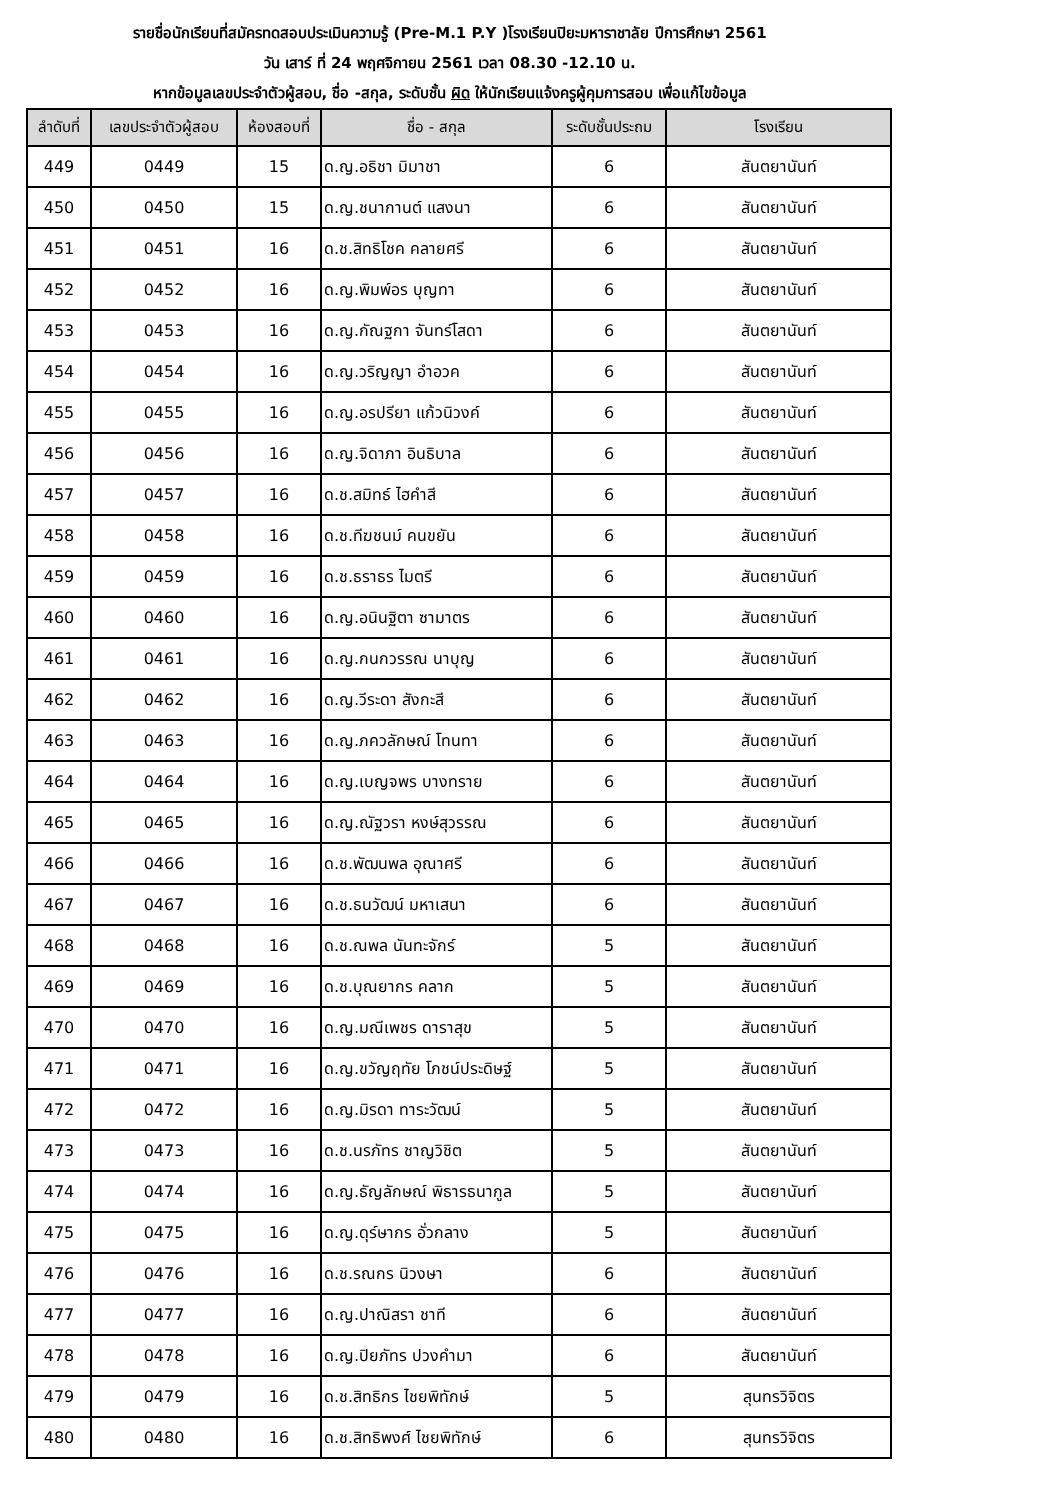รายชื่อนักเรียนที่สมัครทดสอบประเมินความรู้ (Pre-M.1 P.Y )โรงเรียนปิยะมหาราชาลัย ปีการศึกษา 2561
วัน เสาร์ ที่ 24 พฤศจิกายน 2561 เวลา 08.30 -12.10 น.
หากข้อมูลเลขประจำตัวผู้สอบ, ชื่อ -สกุล, ระดับชั้น ผิด ให้นักเรียนแจ้งครูผู้คุมการสอบ เพื่อแก้ไขข้อมูล
| ลำดับที่ | เลขประจำตัวผู้สอบ | ห้องสอบที่ | ชื่อ - สกุล | ระดับชั้นประถม | โรงเรียน |
| --- | --- | --- | --- | --- | --- |
| 449 | 0449 | 15 | ด.ญ.อธิชา มิมาชา | 6 | สันตยานันท์ |
| 450 | 0450 | 15 | ด.ญ.ชนากานต์ แสงนา | 6 | สันตยานันท์ |
| 451 | 0451 | 16 | ด.ช.สิทธิโชค คลายศรี | 6 | สันตยานันท์ |
| 452 | 0452 | 16 | ด.ญ.พิมพ์อร บุญทา | 6 | สันตยานันท์ |
| 453 | 0453 | 16 | ด.ญ.กัณฐกา จันทร์โสดา | 6 | สันตยานันท์ |
| 454 | 0454 | 16 | ด.ญ.วริญญา อำอวค | 6 | สันตยานันท์ |
| 455 | 0455 | 16 | ด.ญ.อรปรียา แก้วนิวงค์ | 6 | สันตยานันท์ |
| 456 | 0456 | 16 | ด.ญ.จิดาภา อินธิบาล | 6 | สันตยานันท์ |
| 457 | 0457 | 16 | ด.ช.สมิทธ์ ไฮคำสี | 6 | สันตยานันท์ |
| 458 | 0458 | 16 | ด.ช.ทีฆชนม์ คนขยัน | 6 | สันตยานันท์ |
| 459 | 0459 | 16 | ด.ช.ธราธร ไมตรี | 6 | สันตยานันท์ |
| 460 | 0460 | 16 | ด.ญ.อนินฐิตา ซามาตร | 6 | สันตยานันท์ |
| 461 | 0461 | 16 | ด.ญ.กนกวรรณ นาบุญ | 6 | สันตยานันท์ |
| 462 | 0462 | 16 | ด.ญ.วีระดา สังกะสี | 6 | สันตยานันท์ |
| 463 | 0463 | 16 | ด.ญ.ภควลักษณ์ โทนทา | 6 | สันตยานันท์ |
| 464 | 0464 | 16 | ด.ญ.เบญจพร บางทราย | 6 | สันตยานันท์ |
| 465 | 0465 | 16 | ด.ญ.ณัฐวรา หงษ์สุวรรณ | 6 | สันตยานันท์ |
| 466 | 0466 | 16 | ด.ช.พัฒนพล อุณาศรี | 6 | สันตยานันท์ |
| 467 | 0467 | 16 | ด.ช.ธนวัฒน์ มหาเสนา | 6 | สันตยานันท์ |
| 468 | 0468 | 16 | ด.ช.ณพล นันทะจักร์ | 5 | สันตยานันท์ |
| 469 | 0469 | 16 | ด.ช.บุณยากร คลาก | 5 | สันตยานันท์ |
| 470 | 0470 | 16 | ด.ญ.มณีเพชร ดาราสุข | 5 | สันตยานันท์ |
| 471 | 0471 | 16 | ด.ญ.ขวัญฤทัย โภชน์ประดิษฐ์ | 5 | สันตยานันท์ |
| 472 | 0472 | 16 | ด.ญ.มิรดา ทาระวัฒน์ | 5 | สันตยานันท์ |
| 473 | 0473 | 16 | ด.ช.นรภัทร ชาญวิชิต | 5 | สันตยานันท์ |
| 474 | 0474 | 16 | ด.ญ.ธัญลักษณ์ พิธารธนากูล | 5 | สันตยานันท์ |
| 475 | 0475 | 16 | ด.ญ.ดุร์ษากร อั่วกลาง | 5 | สันตยานันท์ |
| 476 | 0476 | 16 | ด.ช.รณกร นิวงษา | 6 | สันตยานันท์ |
| 477 | 0477 | 16 | ด.ญ.ปาณิสรา ชาที | 6 | สันตยานันท์ |
| 478 | 0478 | 16 | ด.ญ.ปิยภัทร ปวงคำมา | 6 | สันตยานันท์ |
| 479 | 0479 | 16 | ด.ช.สิทธิกร ไชยพิทักษ์ | 5 | สุนทรวิจิตร |
| 480 | 0480 | 16 | ด.ช.สิทธิพงศ์ ไชยพิทักษ์ | 6 | สุนทรวิจิตร |